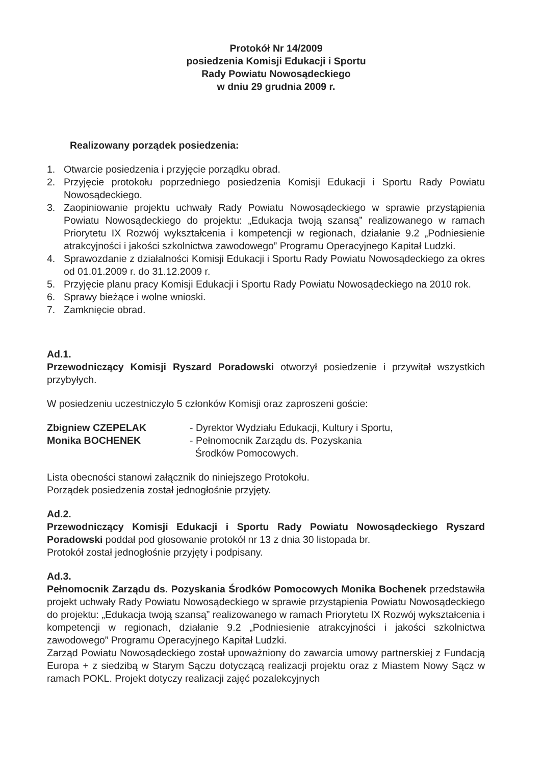Protokół Nr 14/2009
posiedzenia Komisji Edukacji i Sportu
Rady Powiatu Nowosądeckiego
w dniu 29 grudnia 2009 r.
Realizowany porządek posiedzenia:
1. Otwarcie posiedzenia i przyjęcie porządku obrad.
2. Przyjęcie protokołu poprzedniego posiedzenia Komisji Edukacji i Sportu Rady Powiatu Nowosądeckiego.
3. Zaopiniowanie projektu uchwały Rady Powiatu Nowosądeckiego w sprawie przystąpienia Powiatu Nowosądeckiego do projektu: „Edukacja twoją szansą” realizowanego w ramach Priorytetu IX Rozwój wykształcenia i kompetencji w regionach, działanie 9.2 „Podniesienie atrakcyjności i jakości szkolnictwa zawodowego” Programu Operacyjnego Kapitał Ludzki.
4. Sprawozdanie z działalności Komisji Edukacji i Sportu Rady Powiatu Nowosądeckiego za okres od 01.01.2009 r. do 31.12.2009 r.
5. Przyjęcie planu pracy Komisji Edukacji i Sportu Rady Powiatu Nowosądeckiego na 2010 rok.
6. Sprawy bieżące i wolne wnioski.
7. Zamknięcie obrad.
Ad.1.
Przewodniczący Komisji Ryszard Poradowski otworzył posiedzenie i przywitał wszystkich przybyłych.
W posiedzeniu uczestniczyło 5 członków Komisji oraz zaproszeni goście:
Zbigniew CZEPELAK - Dyrektor Wydziału Edukacji, Kultury i Sportu,
Monika BOCHENEK - Pełnomocnik Zarządu ds. Pozyskania
Środków Pomocowych.
Lista obecności stanowi załącznik do niniejszego Protokołu.
Porządek posiedzenia został jednogłośnie przyjęty.
Ad.2.
Przewodniczący Komisji Edukacji i Sportu Rady Powiatu Nowosądeckiego Ryszard Poradowski poddał pod głosowanie protokół nr 13 z dnia 30 listopada br.
Protokół został jednogłośnie przyjęty i podpisany.
Ad.3.
Pełnomocnik Zarządu ds. Pozyskania Środków Pomocowych Monika Bochenek przedstawiła projekt uchwały Rady Powiatu Nowosądeckiego w sprawie przystąpienia Powiatu Nowosądeckiego do projektu: „Edukacja twoją szansą” realizowanego w ramach Priorytetu IX Rozwój wykształcenia i kompetencji w regionach, działanie 9.2 „Podniesienie atrakcyjności i jakości szkolnictwa zawodowego” Programu Operacyjnego Kapitał Ludzki.
Zarząd Powiatu Nowosądeckiego został upoważniony do zawarcia umowy partnerskiej z Fundacją Europa + z siedzibą w Starym Sączu dotyczącą realizacji projektu oraz z Miastem Nowy Sącz w ramach POKL. Projekt dotyczy realizacji zajęć pozalekcyjnych